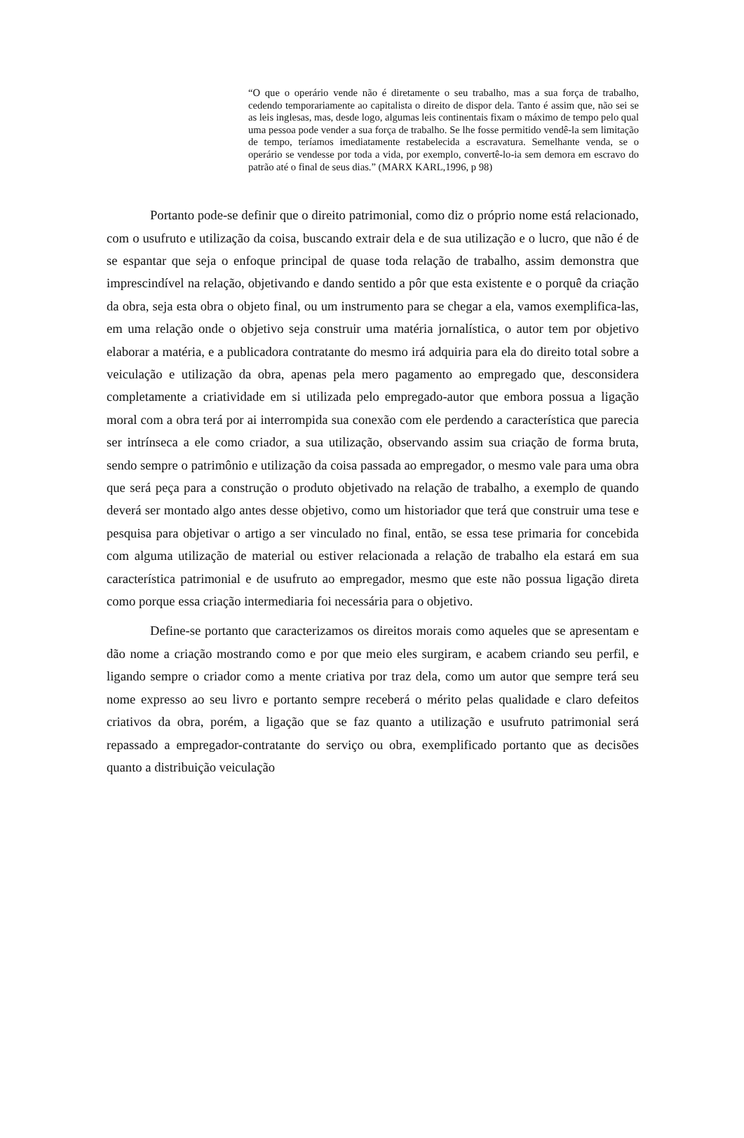“O que o operário vende não é diretamente o seu trabalho, mas a sua força de trabalho, cedendo temporariamente ao capitalista o direito de dispor dela. Tanto é assim que, não sei se as leis inglesas, mas, desde logo, algumas leis continentais fixam o máximo de tempo pelo qual uma pessoa pode vender a sua força de trabalho. Se lhe fosse permitido vendê-la sem limitação de tempo, teríamos imediatamente restabelecida a escravatura. Semelhante venda, se o operário se vendesse por toda a vida, por exemplo, convertê-lo-ia sem demora em escravo do patrão até o final de seus dias.” (MARX KARL,1996, p 98)
Portanto pode-se definir que o direito patrimonial, como diz o próprio nome está relacionado, com o usufruto e utilização da coisa, buscando extrair dela e de sua utilização e o lucro, que não é de se espantar que seja o enfoque principal de quase toda relação de trabalho, assim demonstra que imprescindível na relação, objetivando e dando sentido a pôr que esta existente e o porquê da criação da obra, seja esta obra o objeto final, ou um instrumento para se chegar a ela, vamos exemplifica-las, em uma relação onde o objetivo seja construir uma matéria jornalística, o autor tem por objetivo elaborar a matéria, e a publicadora contratante do mesmo irá adquiria para ela do direito total sobre a veiculação e utilização da obra, apenas pela mero pagamento ao empregado que, desconsidera completamente a criatividade em si utilizada pelo empregado-autor que embora possua a ligação moral com a obra terá por ai interrompida sua conexão com ele perdendo a característica que parecia ser intrínseca a ele como criador, a sua utilização, observando assim sua criação de forma bruta, sendo sempre o patrimônio e utilização da coisa passada ao empregador, o mesmo vale para uma obra que será peça para a construção o produto objetivado na relação de trabalho, a exemplo de quando deverá ser montado algo antes desse objetivo, como um historiador que terá que construir uma tese e pesquisa para objetivar o artigo a ser vinculado no final, então, se essa tese primaria for concebida com alguma utilização de material ou estiver relacionada a relação de trabalho ela estará em sua característica patrimonial e de usufruto ao empregador, mesmo que este não possua ligação direta como porque essa criação intermediaria foi necessária para o objetivo.
Define-se portanto que caracterizamos os direitos morais como aqueles que se apresentam e dão nome a criação mostrando como e por que meio eles surgiram, e acabem criando seu perfil, e ligando sempre o criador como a mente criativa por traz dela, como um autor que sempre terá seu nome expresso ao seu livro e portanto sempre receberá o mérito pelas qualidade e claro defeitos criativos da obra, porém, a ligação que se faz quanto a utilização e usufruto patrimonial será repassado a empregador-contratante do serviço ou obra, exemplificado portanto que as decisões quanto a distribuição veiculação